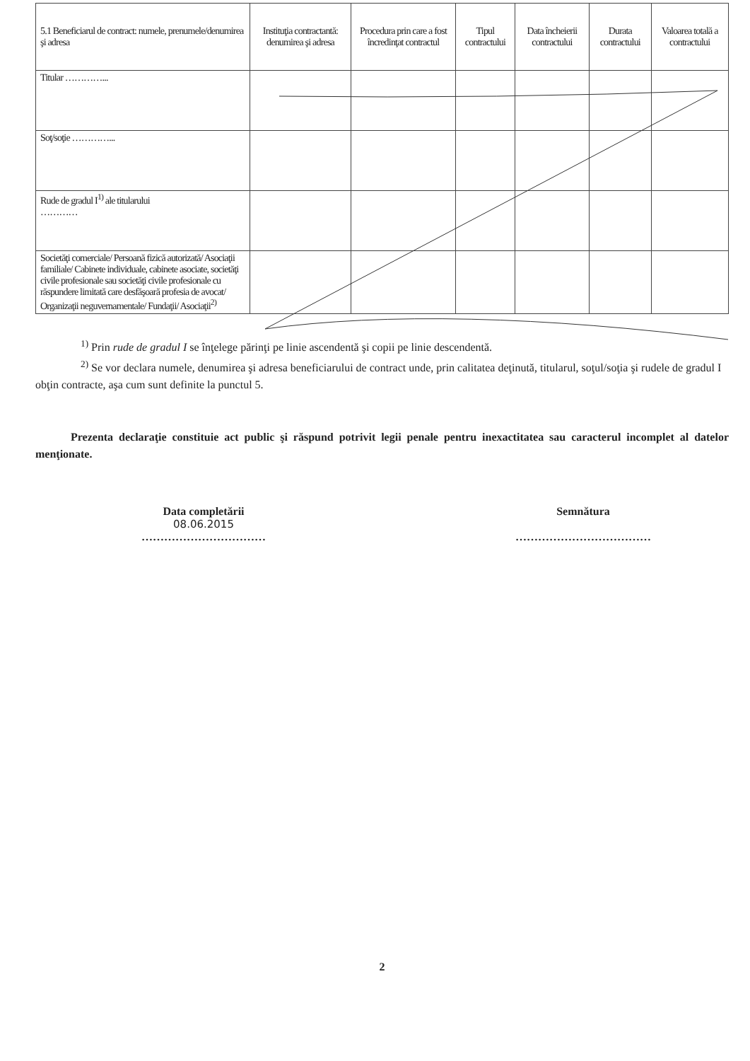| 5.1 Beneficiarul de contract: numele, prenumele/denumirea şi adresa | Instituţia contractantă: denumirea şi adresa | Procedura prin care a fost încredinţat contractul | Tipul contractului | Data încheierii contractului | Durata contractului | Valoarea totală a contractului |
| --- | --- | --- | --- | --- | --- | --- |
| Titular …………... | | | | | | |
| Soţ/soţie …………... | | | | | | |
| Rude de gradul I<sup>1)</sup> ale titularului ………… | | | | | | |
| Societăţi comerciale/ Persoană fizică autorizată/ Asociaţii familiale/ Cabinete individuale, cabinete asociate, societăţi civile profesionale sau societăţi civile profesionale cu răspundere limitată care desfăşoară profesia de avocat/ Organizaţii neguvernamentale/ Fundaţii/ Asociaţii<sup>2)</sup> | | | | | | |
<sup>1)</sup> Prin rude de gradul I se înţelege părinţi pe linie ascendentă şi copii pe linie descendentă.
<sup>2)</sup> Se vor declara numele, denumirea şi adresa beneficiarului de contract unde, prin calitatea deţinută, titularul, soţul/soţia şi rudele de gradul I obţin contracte, aşa cum sunt definite la punctul 5.
Prezenta declaraţie constituie act public şi răspund potrivit legii penale pentru inexactitatea sau caracterul incomplet al datelor menţionate.
Data completării
08.06.2015
……………………………
Semnătura
………………………………
2